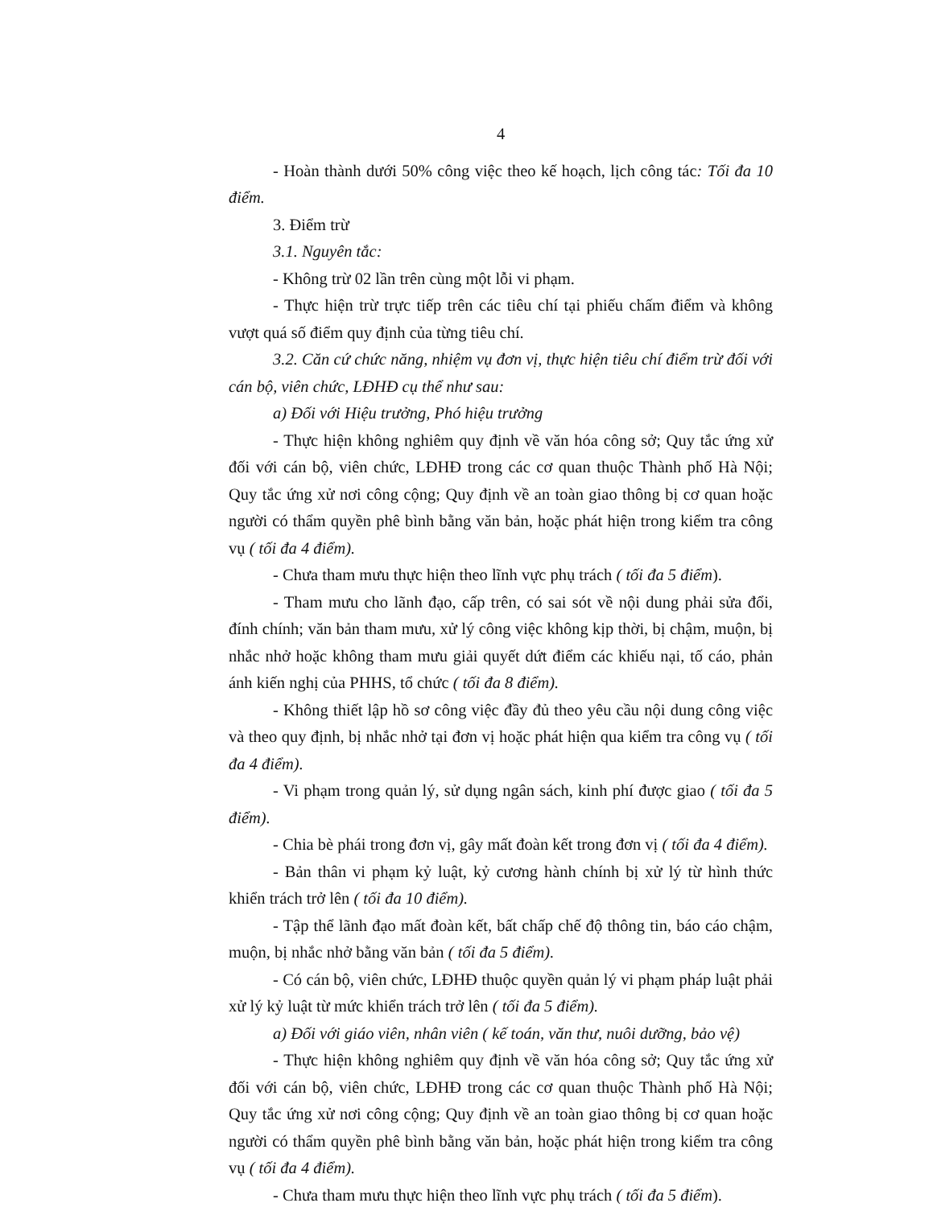4
- Hoàn thành dưới 50% công việc theo kế hoạch, lịch công tác: Tối đa 10 điểm.
3. Điểm trừ
3.1. Nguyên tắc:
- Không trừ 02 lần trên cùng một lỗi vi phạm.
- Thực hiện trừ trực tiếp trên các tiêu chí tại phiếu chấm điểm và không vượt quá số điểm quy định của từng tiêu chí.
3.2. Căn cứ chức năng, nhiệm vụ đơn vị, thực hiện tiêu chí điểm trừ đối với cán bộ, viên chức, LĐHĐ cụ thể như sau:
a) Đối với Hiệu trưởng, Phó hiệu trưởng
- Thực hiện không nghiêm quy định về văn hóa công sở; Quy tắc ứng xử đối với cán bộ, viên chức, LĐHĐ trong các cơ quan thuộc Thành phố Hà Nội; Quy tắc ứng xử nơi công cộng; Quy định về an toàn giao thông bị cơ quan hoặc người có thẩm quyền phê bình bằng văn bản, hoặc phát hiện trong kiểm tra công vụ ( tối đa 4 điểm).
- Chưa tham mưu thực hiện theo lĩnh vực phụ trách ( tối đa 5 điểm).
- Tham mưu cho lãnh đạo, cấp trên, có sai sót về nội dung phải sửa đổi, đính chính; văn bản tham mưu, xử lý công việc không kịp thời, bị chậm, muộn, bị nhắc nhở hoặc không tham mưu giải quyết dứt điểm các khiếu nại, tố cáo, phản ánh kiến nghị của PHHS, tổ chức ( tối đa 8 điểm).
- Không thiết lập hồ sơ công việc đầy đủ theo yêu cầu nội dung công việc và theo quy định, bị nhắc nhở tại đơn vị hoặc phát hiện qua kiểm tra công vụ ( tối đa 4 điểm).
- Vi phạm trong quản lý, sử dụng ngân sách, kinh phí được giao ( tối đa 5 điểm).
- Chia bè phái trong đơn vị, gây mất đoàn kết trong đơn vị ( tối đa 4 điểm).
- Bản thân vi phạm kỷ luật, kỷ cương hành chính bị xử lý từ hình thức khiển trách trở lên ( tối đa 10 điểm).
- Tập thể lãnh đạo mất đoàn kết, bất chấp chế độ thông tin, báo cáo chậm, muộn, bị nhắc nhở bằng văn bản ( tối đa 5 điểm).
- Có cán bộ, viên chức, LĐHĐ thuộc quyền quản lý vi phạm pháp luật phải xử lý kỷ luật từ mức khiển trách trở lên ( tối đa 5 điểm).
a) Đối với giáo viên, nhân viên ( kế toán, văn thư, nuôi dưỡng, bảo vệ)
- Thực hiện không nghiêm quy định về văn hóa công sở; Quy tắc ứng xử đối với cán bộ, viên chức, LĐHĐ trong các cơ quan thuộc Thành phố Hà Nội; Quy tắc ứng xử nơi công cộng; Quy định về an toàn giao thông bị cơ quan hoặc người có thẩm quyền phê bình bằng văn bản, hoặc phát hiện trong kiểm tra công vụ ( tối đa 4 điểm).
- Chưa tham mưu thực hiện theo lĩnh vực phụ trách ( tối đa 5 điểm).